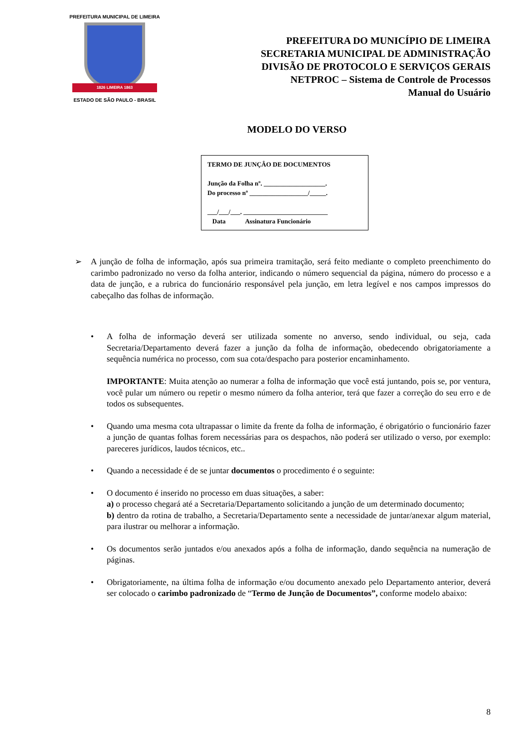PREFEITURA MUNICIPAL DE LIMEIRA
1826 LIMEIRA 1863
ESTADO DE SÃO PAULO - BRASIL
PREFEITURA DO MUNICÍPIO DE LIMEIRA
SECRETARIA MUNICIPAL DE ADMINISTRAÇÃO
DIVISÃO DE PROTOCOLO E SERVIÇOS GERAIS
NETPROC – Sistema de Controle de Processos
Manual do Usuário
MODELO DO VERSO
TERMO DE JUNÇÂO DE DOCUMENTOS
Junção da Folha nº. ___________________.
Do processo nº __________________/_____.
___/___/___. __________________________
Data Assinatura Funcionário
➢ A junção de folha de informação, após sua primeira tramitação, será feito mediante o completo preenchimento do carimbo padronizado no verso da folha anterior, indicando o número sequencial da página, número do processo e a data de junção, e a rubrica do funcionário responsável pela junção, em letra legível e nos campos impressos do cabeçalho das folhas de informação.
• A folha de informação deverá ser utilizada somente no anverso, sendo individual, ou seja, cada Secretaria/Departamento deverá fazer a junção da folha de informação, obedecendo obrigatoriamente a sequência numérica no processo, com sua cota/despacho para posterior encaminhamento.
IMPORTANTE: Muita atenção ao numerar a folha de informação que você está juntando, pois se, por ventura, você pular um número ou repetir o mesmo número da folha anterior, terá que fazer a correção do seu erro e de todos os subsequentes.
• Quando uma mesma cota ultrapassar o limite da frente da folha de informação, é obrigatório o funcionário fazer a junção de quantas folhas forem necessárias para os despachos, não poderá ser utilizado o verso, por exemplo: pareceres jurídicos, laudos técnicos, etc..
• Quando a necessidade é de se juntar documentos o procedimento é o seguinte:
• O documento é inserido no processo em duas situações, a saber:
a) o processo chegará até a Secretaria/Departamento solicitando a junção de um determinado documento;
b) dentro da rotina de trabalho, a Secretaria/Departamento sente a necessidade de juntar/anexar algum material, para ilustrar ou melhorar a informação.
• Os documentos serão juntados e/ou anexados após a folha de informação, dando sequência na numeração de páginas.
• Obrigatoriamente, na última folha de informação e/ou documento anexado pelo Departamento anterior, deverá ser colocado o carimbo padronizado de “Termo de Junção de Documentos”, conforme modelo abaixo:
8